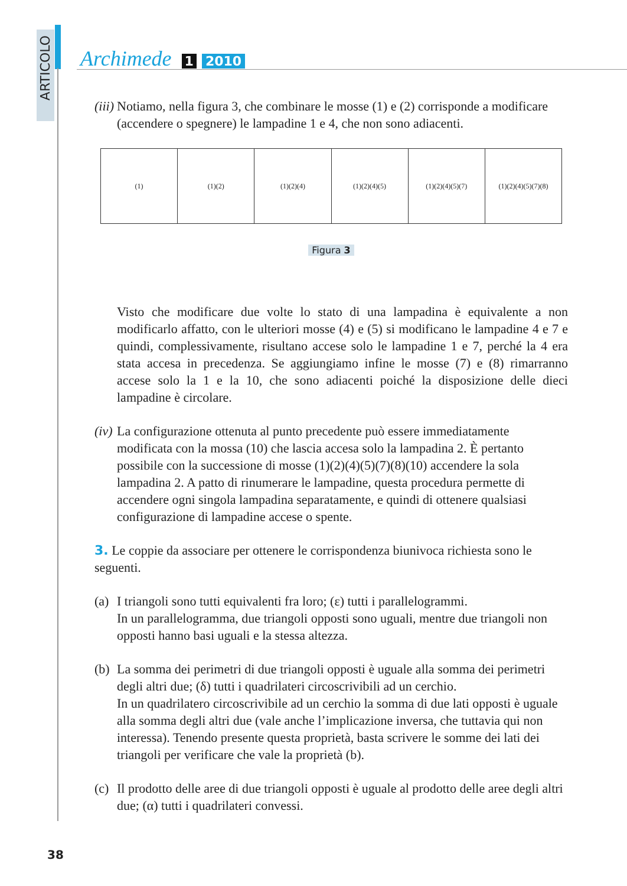ARTICOLO
Archimede 1 2010
(iii) Notiamo, nella figura 3, che combinare le mosse (1) e (2) corrisponde a modificare (accendere o spegnere) le lampadine 1 e 4, che non sono adiacenti.
(1) (1)(2) (1)(2)(4) (1)(2)(4)(5) (1)(2)(4)(5)(7) (1)(2)(4)(5)(7)(8)
Figura 3
Visto che modificare due volte lo stato di una lampadina è equivalente a non modificarlo affatto, con le ulteriori mosse (4) e (5) si modificano le lampadine 4 e 7 e quindi, complessivamente, risultano accese solo le lampadine 1 e 7, perché la 4 era stata accesa in precedenza. Se aggiungiamo infine le mosse (7) e (8) rimarranno accese solo la 1 e la 10, che sono adiacenti poiché la disposizione delle dieci lampadine è circolare.
(iv) La configurazione ottenuta al punto precedente può essere immediatamente modificata con la mossa (10) che lascia accesa solo la lampadina 2. È pertanto possibile con la successione di mosse (1)(2)(4)(5)(7)(8)(10) accendere la sola lampadina 2. A patto di rinumerare le lampadine, questa procedura permette di accendere ogni singola lampadina separatamente, e quindi di ottenere qualsiasi configurazione di lampadine accese o spente.
3. Le coppie da associare per ottenere le corrispondenza biunivoca richiesta sono le seguenti.
(a) I triangoli sono tutti equivalenti fra loro; (ε) tutti i parallelogrammi.
In un parallelogramma, due triangoli opposti sono uguali, mentre due triangoli non opposti hanno basi uguali e la stessa altezza.
(b) La somma dei perimetri di due triangoli opposti è uguale alla somma dei perimetri degli altri due; (δ) tutti i quadrilateri circoscrivibili ad un cerchio.
In un quadrilatero circoscrivibile ad un cerchio la somma di due lati opposti è uguale alla somma degli altri due (vale anche l’implicazione inversa, che tuttavia qui non interessa). Tenendo presente questa proprietà, basta scrivere le somme dei lati dei triangoli per verificare che vale la proprietà (b).
(c) Il prodotto delle aree di due triangoli opposti è uguale al prodotto delle aree degli altri due; (α) tutti i quadrilateri convessi.
38